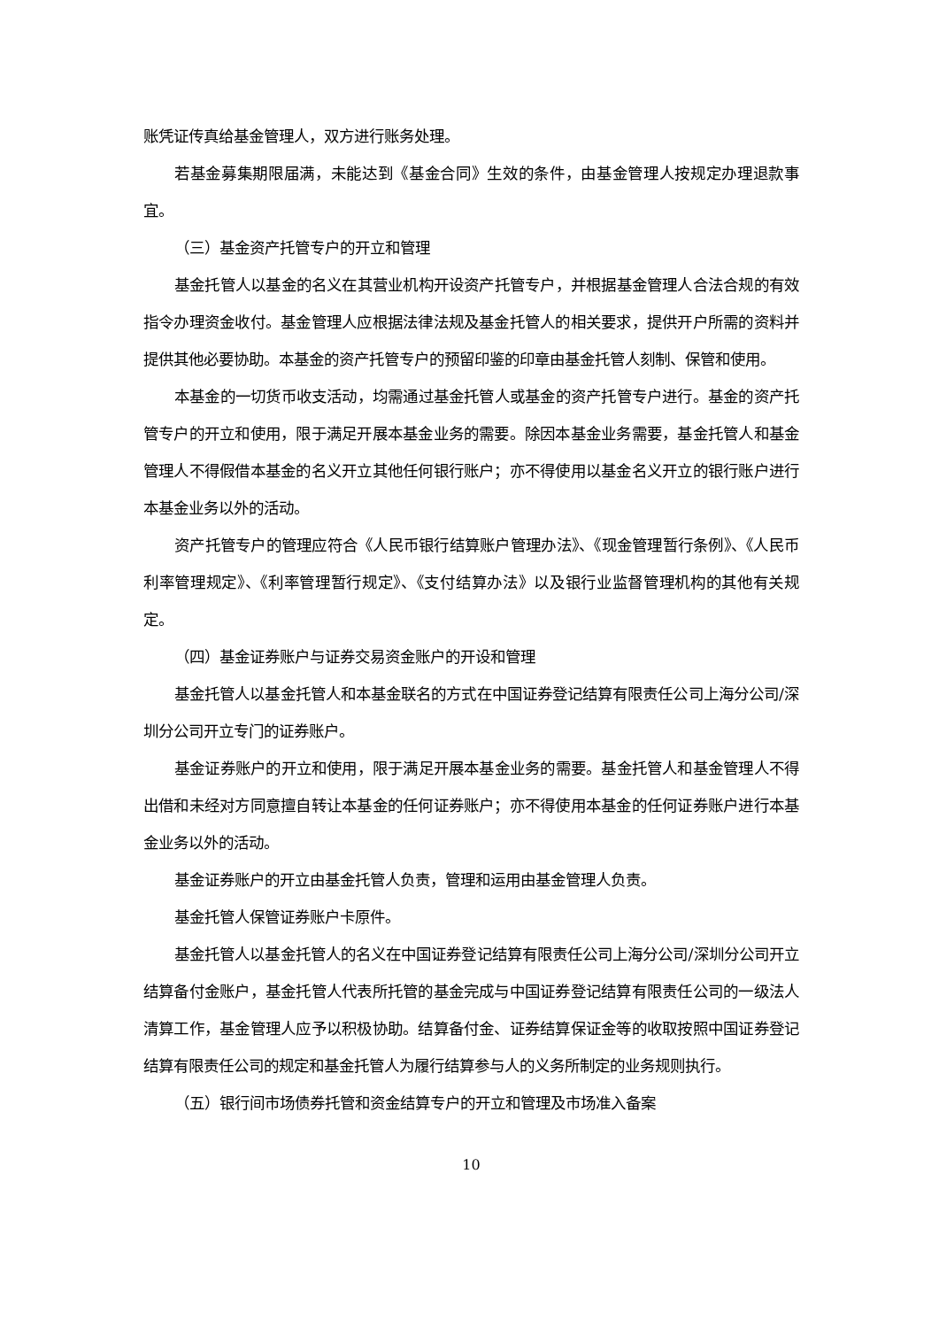账凭证传真给基金管理人，双方进行账务处理。
若基金募集期限届满，未能达到《基金合同》生效的条件，由基金管理人按规定办理退款事宜。
（三）基金资产托管专户的开立和管理
基金托管人以基金的名义在其营业机构开设资产托管专户，并根据基金管理人合法合规的有效指令办理资金收付。基金管理人应根据法律法规及基金托管人的相关要求，提供开户所需的资料并提供其他必要协助。本基金的资产托管专户的预留印鉴的印章由基金托管人刻制、保管和使用。
本基金的一切货币收支活动，均需通过基金托管人或基金的资产托管专户进行。基金的资产托管专户的开立和使用，限于满足开展本基金业务的需要。除因本基金业务需要，基金托管人和基金管理人不得假借本基金的名义开立其他任何银行账户；亦不得使用以基金名义开立的银行账户进行本基金业务以外的活动。
资产托管专户的管理应符合《人民币银行结算账户管理办法》、《现金管理暂行条例》、《人民币利率管理规定》、《利率管理暂行规定》、《支付结算办法》以及银行业监督管理机构的其他有关规定。
（四）基金证券账户与证券交易资金账户的开设和管理
基金托管人以基金托管人和本基金联名的方式在中国证券登记结算有限责任公司上海分公司/深圳分公司开立专门的证券账户。
基金证券账户的开立和使用，限于满足开展本基金业务的需要。基金托管人和基金管理人不得出借和未经对方同意擅自转让本基金的任何证券账户；亦不得使用本基金的任何证券账户进行本基金业务以外的活动。
基金证券账户的开立由基金托管人负责，管理和运用由基金管理人负责。
基金托管人保管证券账户卡原件。
基金托管人以基金托管人的名义在中国证券登记结算有限责任公司上海分公司/深圳分公司开立结算备付金账户，基金托管人代表所托管的基金完成与中国证券登记结算有限责任公司的一级法人清算工作，基金管理人应予以积极协助。结算备付金、证券结算保证金等的收取按照中国证券登记结算有限责任公司的规定和基金托管人为履行结算参与人的义务所制定的业务规则执行。
（五）银行间市场债券托管和资金结算专户的开立和管理及市场准入备案
10